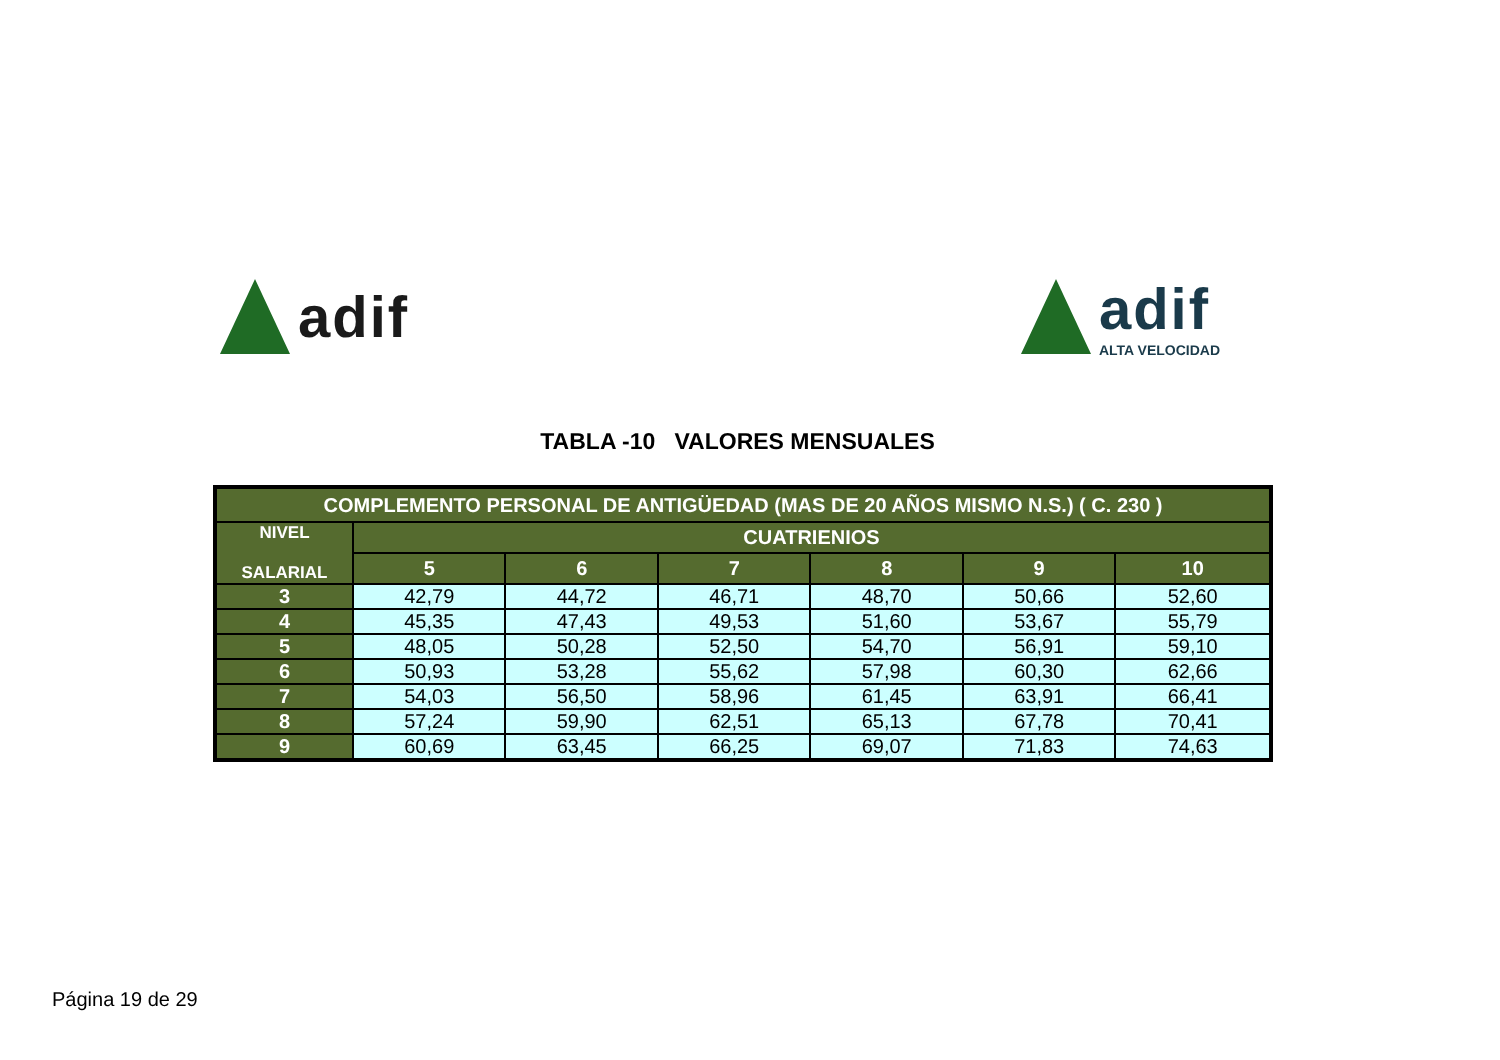adif adif
ALTA VELOCIDAD
TABLA -10 VALORES MENSUALES
| COMPLEMENTO PERSONAL DE ANTIGÜEDAD (MAS DE 20 AÑOS MISMO N.S.) ( C. 230 ) | | | | | | |
| --- | --- | --- | --- | --- | --- | --- |
| NIVEL SALARIAL | CUATRIENIOS | | | | | |
| | 5 | 6 | 7 | 8 | 9 | 10 |
| 3 | 42,79 | 44,72 | 46,71 | 48,70 | 50,66 | 52,60 |
| 4 | 45,35 | 47,43 | 49,53 | 51,60 | 53,67 | 55,79 |
| 5 | 48,05 | 50,28 | 52,50 | 54,70 | 56,91 | 59,10 |
| 6 | 50,93 | 53,28 | 55,62 | 57,98 | 60,30 | 62,66 |
| 7 | 54,03 | 56,50 | 58,96 | 61,45 | 63,91 | 66,41 |
| 8 | 57,24 | 59,90 | 62,51 | 65,13 | 67,78 | 70,41 |
| 9 | 60,69 | 63,45 | 66,25 | 69,07 | 71,83 | 74,63 |
Página 19 de 29